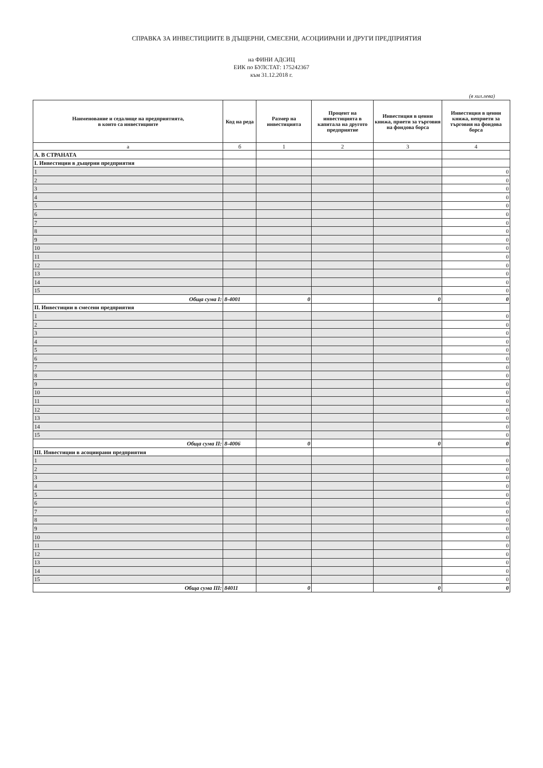СПРАВКА ЗА ИНВЕСТИЦИИТЕ В ДЪЩЕРНИ, СМЕСЕНИ, АСОЦИИРАНИ И ДРУГИ ПРЕДПРИЯТИЯ
на ФИНИ АДСИЦ
ЕИК по БУЛСТАТ: 175242367
към 31.12.2018 г.
(в хил.лева)
| Наименование и седалище на предприятията, в които са инвестициите | Код на реда | Размер на инвестицията | Процент на инвестицията в капитала на другото предприятие | Инвестиция в ценни книжа, приети за търговия на фондова борса | Инвестиция в ценни книжа, неприети за търговия на фондова борса |
| --- | --- | --- | --- | --- | --- |
| а | б | 1 | 2 | 3 | 4 |
| А. В СТРАНАТА | | | | | |
| I. Инвестиции в дъщерни предприятия | | | | | |
| 1 | | | | | 0 |
| 2 | | | | | 0 |
| 3 | | | | | 0 |
| 4 | | | | | 0 |
| 5 | | | | | 0 |
| 6 | | | | | 0 |
| 7 | | | | | 0 |
| 8 | | | | | 0 |
| 9 | | | | | 0 |
| 10 | | | | | 0 |
| 11 | | | | | 0 |
| 12 | | | | | 0 |
| 13 | | | | | 0 |
| 14 | | | | | 0 |
| 15 | | | | | 0 |
| Обща сума I: | 8-4001 | 0 | | 0 | 0 |
| II. Инвестиции в смесени предприятия | | | | | |
| 1 | | | | | 0 |
| 2 | | | | | 0 |
| 3 | | | | | 0 |
| 4 | | | | | 0 |
| 5 | | | | | 0 |
| 6 | | | | | 0 |
| 7 | | | | | 0 |
| 8 | | | | | 0 |
| 9 | | | | | 0 |
| 10 | | | | | 0 |
| 11 | | | | | 0 |
| 12 | | | | | 0 |
| 13 | | | | | 0 |
| 14 | | | | | 0 |
| 15 | | | | | 0 |
| Обща сума II: | 8-4006 | 0 | | 0 | 0 |
| III. Инвестиции в асоциирани предприятия | | | | | |
| 1 | | | | | 0 |
| 2 | | | | | 0 |
| 3 | | | | | 0 |
| 4 | | | | | 0 |
| 5 | | | | | 0 |
| 6 | | | | | 0 |
| 7 | | | | | 0 |
| 8 | | | | | 0 |
| 9 | | | | | 0 |
| 10 | | | | | 0 |
| 11 | | | | | 0 |
| 12 | | | | | 0 |
| 13 | | | | | 0 |
| 14 | | | | | 0 |
| 15 | | | | | 0 |
| Обща сума III: | 84011 | 0 | | 0 | 0 |